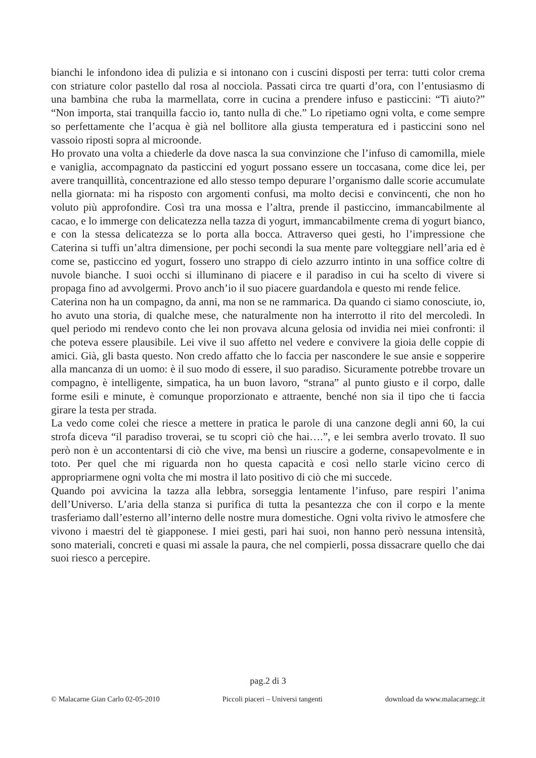bianchi le infondono idea di pulizia e si intonano con i cuscini disposti per terra: tutti color crema con striature color pastello dal rosa al nocciola. Passati circa tre quarti d’ora, con l’entusiasmo di una bambina che ruba la marmellata, corre in cucina a prendere infuso e pasticcini: “Ti aiuto?” “Non importa, stai tranquilla faccio io, tanto nulla di che.” Lo ripetiamo ogni volta, e come sempre so perfettamente che l’acqua è già nel bollitore alla giusta temperatura ed i pasticcini sono nel vassoio riposti sopra al microonde.
Ho provato una volta a chiederle da dove nasca la sua convinzione che l’infuso di camomilla, miele e vaniglia, accompagnato da pasticcini ed yogurt possano essere un toccasana, come dice lei, per avere tranquillità, concentrazione ed allo stesso tempo depurare l’organismo dalle scorie accumulate nella giornata: mi ha risposto con argomenti confusi, ma molto decisi e convincenti, che non ho voluto più approfondire. Così tra una mossa e l’altra, prende il pasticcino, immancabilmente al cacao, e lo immerge con delicatezza nella tazza di yogurt, immancabilmente crema di yogurt bianco, e con la stessa delicatezza se lo porta alla bocca. Attraverso quei gesti, ho l’impressione che Caterina si tuffi un’altra dimensione, per pochi secondi la sua mente pare volteggiare nell’aria ed è come se, pasticcino ed yogurt, fossero uno strappo di cielo azzurro intinto in una soffice coltre di nuvole bianche. I suoi occhi si illuminano di piacere e il paradiso in cui ha scelto di vivere si propaga fino ad avvolgermi. Provo anch’io il suo piacere guardandola e questo mi rende felice.
Caterina non ha un compagno, da anni, ma non se ne rammarica. Da quando ci siamo conosciute, io, ho avuto una storia, di qualche mese, che naturalmente non ha interrotto il rito del mercoledì. In quel periodo mi rendevo conto che lei non provava alcuna gelosia od invidia nei miei confronti: il che poteva essere plausibile. Lei vive il suo affetto nel vedere e convivere la gioia delle coppie di amici. Già, gli basta questo. Non credo affatto che lo faccia per nascondere le sue ansie e sopperire alla mancanza di un uomo: è il suo modo di essere, il suo paradiso. Sicuramente potrebbe trovare un compagno, è intelligente, simpatica, ha un buon lavoro, “strana” al punto giusto e il corpo, dalle forme esili e minute, è comunque proporzionato e attraente, benché non sia il tipo che ti faccia girare la testa per strada.
La vedo come colei che riesce a mettere in pratica le parole di una canzone degli anni 60, la cui strofa diceva “il paradiso troverai, se tu scopri ciò che hai….”, e lei sembra averlo trovato. Il suo però non è un accontentarsi di ciò che vive, ma bensì un riuscire a goderne, consapevolmente e in toto. Per quel che mi riguarda non ho questa capacità e così nello starle vicino cerco di appropriarmene ogni volta che mi mostra il lato positivo di ciò che mi succede.
Quando poi avvicina la tazza alla lebbra, sorseggia lentamente l’infuso, pare respiri l’anima dell’Universo. L’aria della stanza si purifica di tutta la pesantezza che con il corpo e la mente trasferiamo dall’esterno all’interno delle nostre mura domestiche. Ogni volta rivivo le atmosfere che vivono i maestri del tè giapponese. I miei gesti, pari hai suoi, non hanno però nessuna intensità, sono materiali, concreti e quasi mi assale la paura, che nel compierli, possa dissacrare quello che dai suoi riesco a percepire.
pag.2 di 3
© Malacarne Gian Carlo 02-05-2010 Piccoli piaceri – Universi tangenti download da www.malacarnegc.it